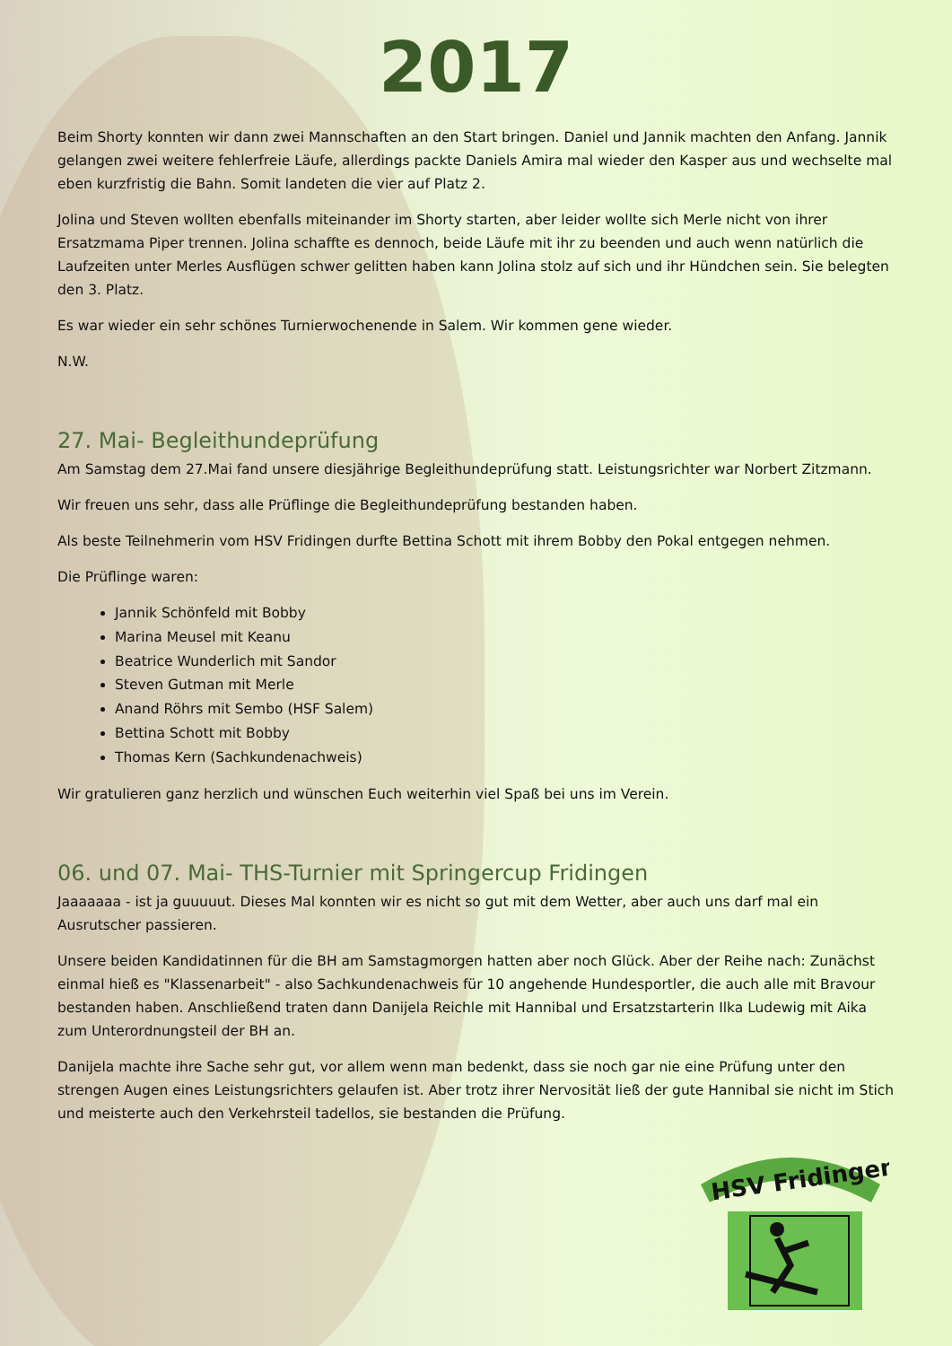2017
Beim Shorty konnten wir dann zwei Mannschaften an den Start bringen. Daniel und Jannik machten den Anfang. Jannik gelangen zwei weitere fehlerfreie Läufe, allerdings packte Daniels Amira mal wieder den Kasper aus und wechselte mal eben kurzfristig die Bahn. Somit landeten die vier auf Platz 2.
Jolina und Steven wollten ebenfalls miteinander im Shorty starten, aber leider wollte sich Merle nicht von ihrer Ersatzmama Piper trennen. Jolina schaffte es dennoch, beide Läufe mit ihr zu beenden und auch wenn natürlich die Laufzeiten unter Merles Ausflügen schwer gelitten haben kann Jolina stolz auf sich und ihr Hündchen sein. Sie belegten den 3. Platz.
Es war wieder ein sehr schönes Turnierwochenende in Salem. Wir kommen gene wieder.
N.W.
27. Mai- Begleithundeprüfung
Am Samstag dem 27.Mai fand unsere diesjährige Begleithundeprüfung statt. Leistungsrichter war Norbert Zitzmann.
Wir freuen uns sehr, dass alle Prüflinge die Begleithundeprüfung bestanden haben.
Als beste Teilnehmerin vom HSV Fridingen durfte Bettina Schott mit ihrem Bobby den Pokal entgegen nehmen.
Die Prüflinge waren:
Jannik Schönfeld mit Bobby
Marina Meusel mit Keanu
Beatrice Wunderlich mit Sandor
Steven Gutman mit Merle
Anand Röhrs mit Sembo (HSF Salem)
Bettina Schott mit Bobby
Thomas Kern (Sachkundenachweis)
Wir gratulieren ganz herzlich und wünschen Euch weiterhin viel Spaß bei uns im Verein.
06. und 07. Mai- THS-Turnier mit Springercup Fridingen
Jaaaaaaa - ist ja guuuuut. Dieses Mal konnten wir es nicht so gut mit dem Wetter, aber auch uns darf mal ein Ausrutscher passieren.
Unsere beiden Kandidatinnen für die BH am Samstagmorgen hatten aber noch Glück. Aber der Reihe nach: Zunächst einmal hieß es "Klassenarbeit" - also Sachkundenachweis für 10 angehende Hundesportler, die auch alle mit Bravour bestanden haben. Anschließend traten dann Danijela Reichle mit Hannibal und Ersatzstarterin Ilka Ludewig mit Aika zum Unterordnungsteil der BH an.
Danijela machte ihre Sache sehr gut, vor allem wenn man bedenkt, dass sie noch gar nie eine Prüfung unter den strengen Augen eines Leistungsrichters gelaufen ist. Aber trotz ihrer Nervosität ließ der gute Hannibal sie nicht im Stich und meisterte auch den Verkehrsteil tadellos, sie bestanden die Prüfung.
HSV Fridingen